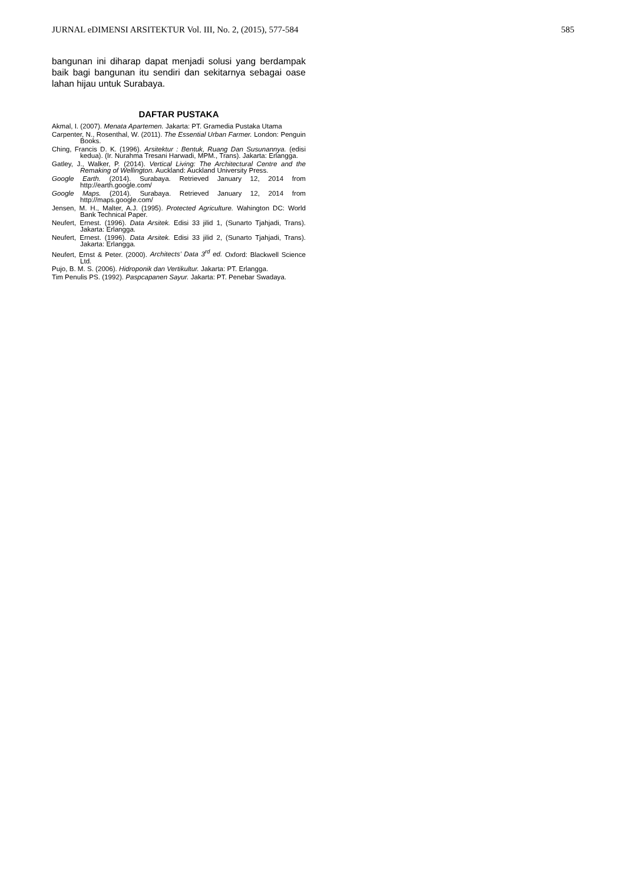JURNAL eDIMENSI ARSITEKTUR Vol. III, No. 2, (2015), 577-584 585
bangunan ini diharap dapat menjadi solusi yang berdampak baik bagi bangunan itu sendiri dan sekitarnya sebagai oase lahan hijau untuk Surabaya.
DAFTAR PUSTAKA
Akmal, I. (2007). Menata Apartemen. Jakarta: PT. Gramedia Pustaka Utama
Carpenter, N., Rosenthal, W. (2011). The Essential Urban Farmer. London: Penguin Books.
Ching, Francis D. K. (1996). Arsitektur : Bentuk, Ruang Dan Susunannya. (edisi kedua). (Ir. Nurahma Tresani Harwadi, MPM., Trans). Jakarta: Erlangga.
Gatley, J., Walker, P. (2014). Vertical Living: The Architectural Centre and the Remaking of Wellington. Auckland: Auckland University Press.
Google Earth. (2014). Surabaya. Retrieved January 12, 2014 from http://earth.google.com/
Google Maps. (2014). Surabaya. Retrieved January 12, 2014 from http://maps.google.com/
Jensen, M. H., Malter, A.J. (1995). Protected Agriculture. Wahington DC: World Bank Technical Paper.
Neufert, Ernest. (1996). Data Arsitek. Edisi 33 jilid 1, (Sunarto Tjahjadi, Trans). Jakarta: Erlangga.
Neufert, Ernest. (1996). Data Arsitek. Edisi 33 jilid 2, (Sunarto Tjahjadi, Trans). Jakarta: Erlangga.
Neufert, Ernst & Peter. (2000). Architects’ Data 3<sup>rd</sup> ed. Oxford: Blackwell Science Ltd.
Pujo, B. M. S. (2006). Hidroponik dan Vertikultur. Jakarta: PT. Erlangga.
Tim Penulis PS. (1992). Paspcapanen Sayur. Jakarta: PT. Penebar Swadaya.